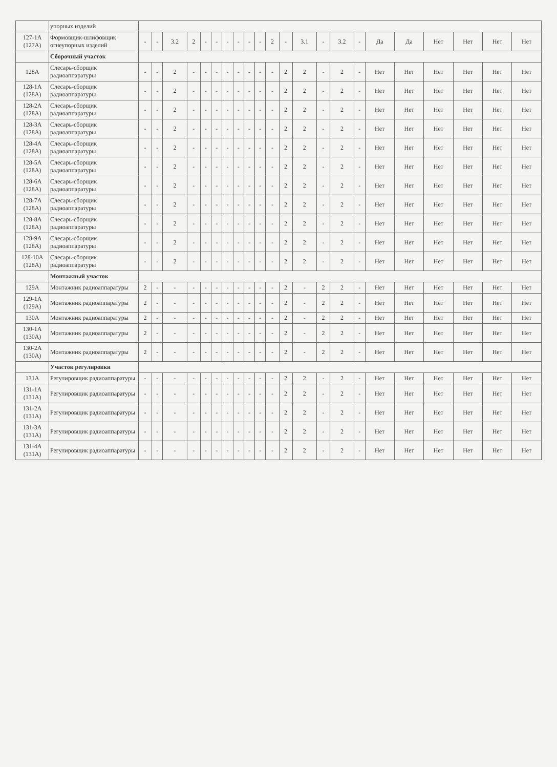| | упорных изделий | | | | | | | | | | | | | | | | | | | | | | |
| 127-1А (127А) | Формовщик-шлифовщик огнеупорных изделий | - | - | 3.2 | 2 | - | - | - | - | - | - | 2 | - | 3.1 | - | 3.2 | - | Да | Да | Нет | Нет | Нет | Нет |
| | Сборочный участок | | | | | | | | | | | | | | | | | | | | | | |
| 128А | Слесарь-сборщик радиоаппаратуры | - | - | 2 | - | - | - | - | - | - | - | - | 2 | 2 | - | 2 | - | Нет | Нет | Нет | Нет | Нет | Нет |
| 128-1А (128А) | Слесарь-сборщик радиоаппаратуры | - | - | 2 | - | - | - | - | - | - | - | - | 2 | 2 | - | 2 | - | Нет | Нет | Нет | Нет | Нет | Нет |
| 128-2А (128А) | Слесарь-сборщик радиоаппаратуры | - | - | 2 | - | - | - | - | - | - | - | - | 2 | 2 | - | 2 | - | Нет | Нет | Нет | Нет | Нет | Нет |
| 128-3А (128А) | Слесарь-сборщик радиоаппаратуры | - | - | 2 | - | - | - | - | - | - | - | - | 2 | 2 | - | 2 | - | Нет | Нет | Нет | Нет | Нет | Нет |
| 128-4А (128А) | Слесарь-сборщик радиоаппаратуры | - | - | 2 | - | - | - | - | - | - | - | - | 2 | 2 | - | 2 | - | Нет | Нет | Нет | Нет | Нет | Нет |
| 128-5А (128А) | Слесарь-сборщик радиоаппаратуры | - | - | 2 | - | - | - | - | - | - | - | - | 2 | 2 | - | 2 | - | Нет | Нет | Нет | Нет | Нет | Нет |
| 128-6А (128А) | Слесарь-сборщик радиоаппаратуры | - | - | 2 | - | - | - | - | - | - | - | - | 2 | 2 | - | 2 | - | Нет | Нет | Нет | Нет | Нет | Нет |
| 128-7А (128А) | Слесарь-сборщик радиоаппаратуры | - | - | 2 | - | - | - | - | - | - | - | - | 2 | 2 | - | 2 | - | Нет | Нет | Нет | Нет | Нет | Нет |
| 128-8А (128А) | Слесарь-сборщик радиоаппаратуры | - | - | 2 | - | - | - | - | - | - | - | - | 2 | 2 | - | 2 | - | Нет | Нет | Нет | Нет | Нет | Нет |
| 128-9А (128А) | Слесарь-сборщик радиоаппаратуры | - | - | 2 | - | - | - | - | - | - | - | - | 2 | 2 | - | 2 | - | Нет | Нет | Нет | Нет | Нет | Нет |
| 128-10А (128А) | Слесарь-сборщик радиоаппаратуры | - | - | 2 | - | - | - | - | - | - | - | - | 2 | 2 | - | 2 | - | Нет | Нет | Нет | Нет | Нет | Нет |
| | Монтажный участок | | | | | | | | | | | | | | | | | | | | | | |
| 129А | Монтажник радиоаппаратуры | 2 | - | - | - | - | - | - | - | - | - | - | 2 | - | 2 | 2 | - | Нет | Нет | Нет | Нет | Нет | Нет |
| 129-1А (129А) | Монтажник радиоаппаратуры | 2 | - | - | - | - | - | - | - | - | - | - | 2 | - | 2 | 2 | - | Нет | Нет | Нет | Нет | Нет | Нет |
| 130А | Монтажник радиоаппаратуры | 2 | - | - | - | - | - | - | - | - | - | - | 2 | - | 2 | 2 | - | Нет | Нет | Нет | Нет | Нет | Нет |
| 130-1А (130А) | Монтажник радиоаппаратуры | 2 | - | - | - | - | - | - | - | - | - | - | 2 | - | 2 | 2 | - | Нет | Нет | Нет | Нет | Нет | Нет |
| 130-2А (130А) | Монтажник радиоаппаратуры | 2 | - | - | - | - | - | - | - | - | - | - | 2 | - | 2 | 2 | - | Нет | Нет | Нет | Нет | Нет | Нет |
| | Участок регулировки | | | | | | | | | | | | | | | | | | | | | | |
| 131А | Регулировщик радиоаппаратуры | - | - | - | - | - | - | - | - | - | - | - | 2 | 2 | - | 2 | - | Нет | Нет | Нет | Нет | Нет | Нет |
| 131-1А (131А) | Регулировщик радиоаппаратуры | - | - | - | - | - | - | - | - | - | - | - | 2 | 2 | - | 2 | - | Нет | Нет | Нет | Нет | Нет | Нет |
| 131-2А (131А) | Регулировщик радиоаппаратуры | - | - | - | - | - | - | - | - | - | - | - | 2 | 2 | - | 2 | - | Нет | Нет | Нет | Нет | Нет | Нет |
| 131-3А (131А) | Регулировщик радиоаппаратуры | - | - | - | - | - | - | - | - | - | - | - | 2 | 2 | - | 2 | - | Нет | Нет | Нет | Нет | Нет | Нет |
| 131-4А (131А) | Регулировщик радиоаппаратуры | - | - | - | - | - | - | - | - | - | - | - | 2 | 2 | - | 2 | - | Нет | Нет | Нет | Нет | Нет | Нет |